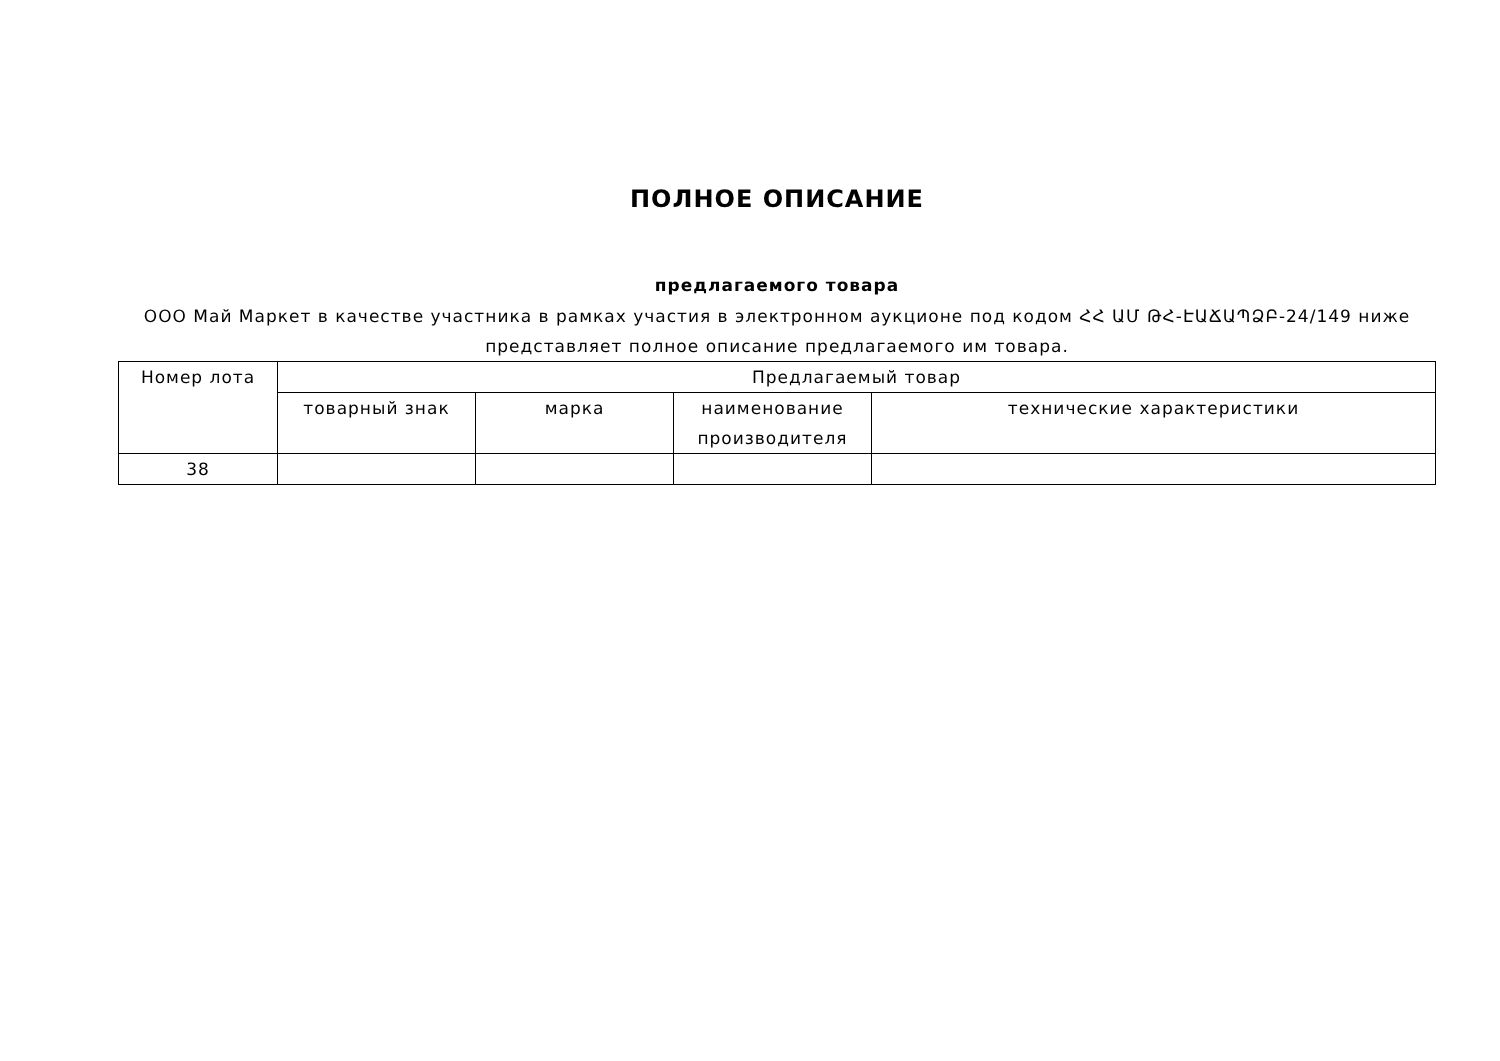ПОЛНОЕ ОПИСАНИЕ
предлагаемого товара
ООО Май Маркет в качестве участника в рамках участия в электронном аукционе под кодом ՀՀ ԱՄ ԹՀ-ԷԱՃԱՊՁԲ-24/149 ниже представляет полное описание предлагаемого им товара.
| Номер лота | Предлагаемый товар | | | |
| --- | --- | --- | --- | --- |
| | товарный знак | марка | наименование производителя | технические характеристики |
| 38 | | | | |